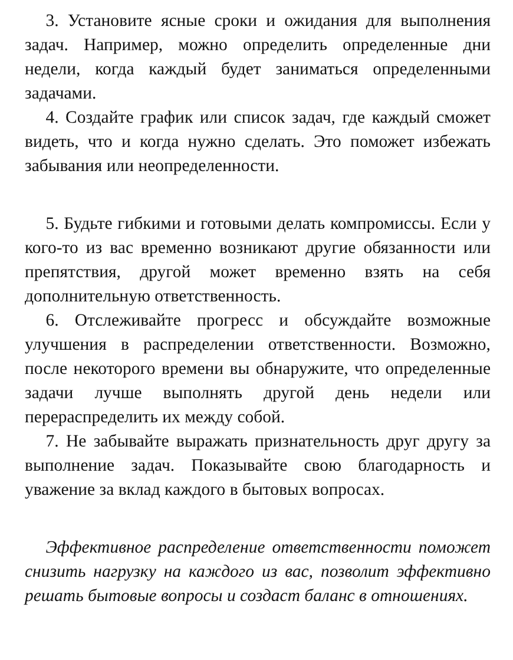3. Установите ясные сроки и ожидания для выполнения задач. Например, можно определить определенные дни недели, когда каждый будет заниматься определенными задачами.
4. Создайте график или список задач, где каждый сможет видеть, что и когда нужно сделать. Это поможет избежать забывания или неопределенности.
5. Будьте гибкими и готовыми делать компромиссы. Если у кого-то из вас временно возникают другие обязанности или препятствия, другой может временно взять на себя дополнительную ответственность.
6. Отслеживайте прогресс и обсуждайте возможные улучшения в распределении ответственности. Возможно, после некоторого времени вы обнаружите, что определенные задачи лучше выполнять другой день недели или перераспределить их между собой.
7. Не забывайте выражать признательность друг другу за выполнение задач. Показывайте свою благодарность и уважение за вклад каждого в бытовых вопросах.
Эффективное распределение ответственности поможет снизить нагрузку на каждого из вас, позволит эффективно решать бытовые вопросы и создаст баланс в отношениях.